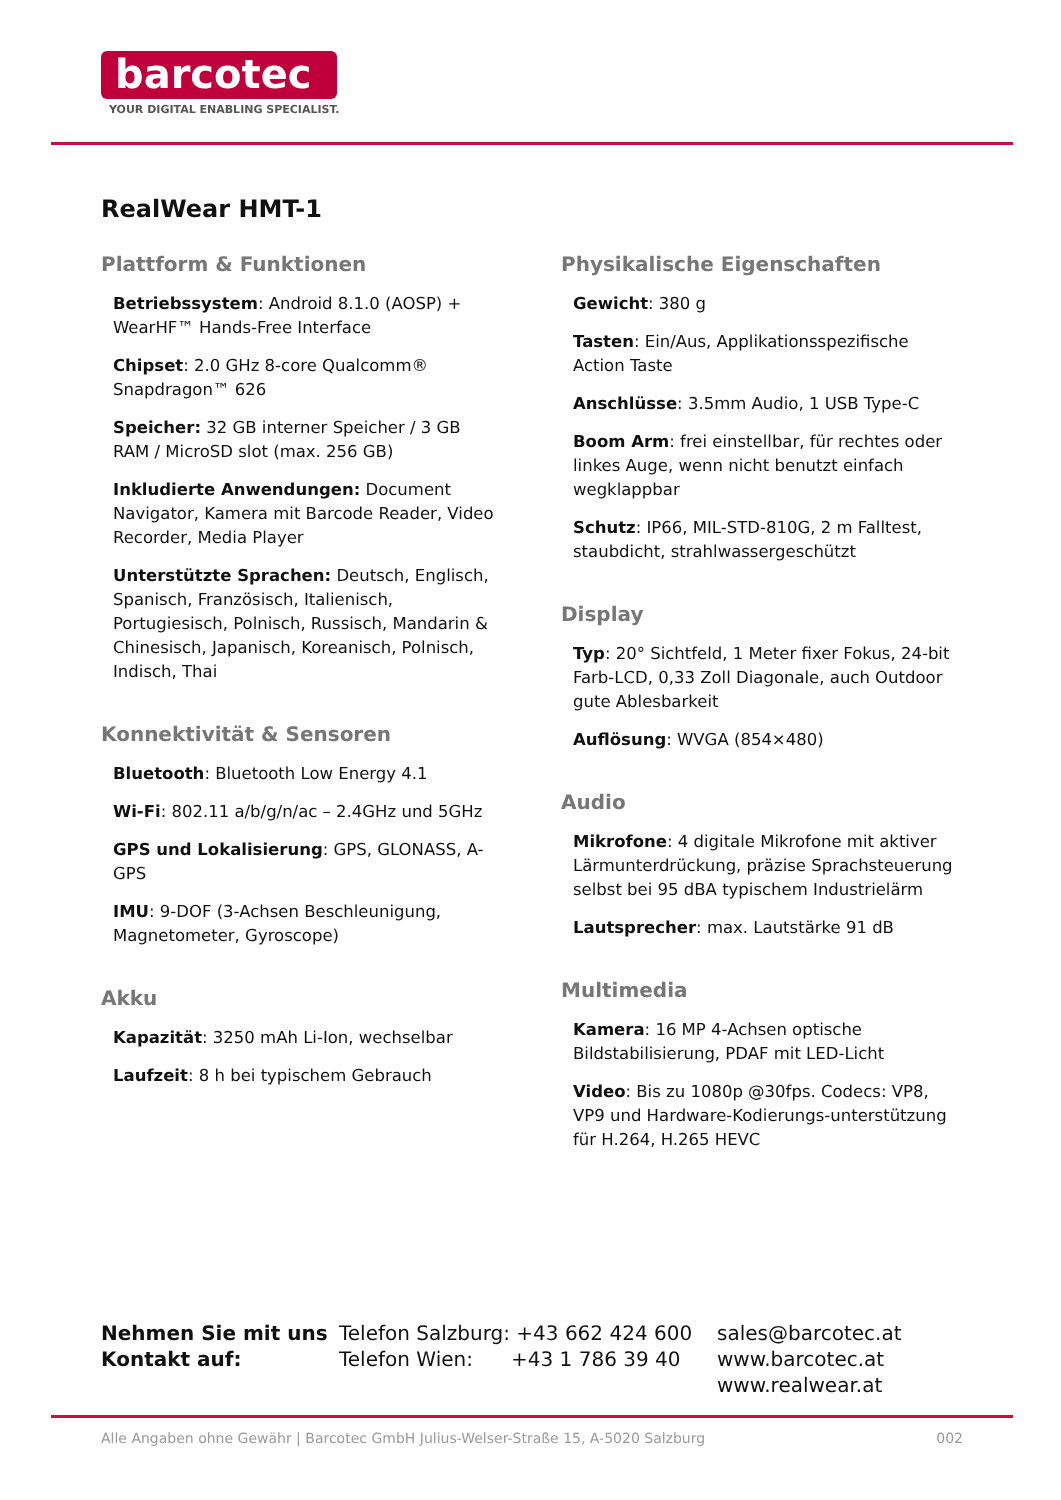barcotec
YOUR DIGITAL ENABLING SPECIALIST.
RealWear HMT-1
Plattform & Funktionen
Betriebssystem: Android 8.1.0 (AOSP) + WearHF™ Hands-Free Interface
Chipset: 2.0 GHz 8-core Qualcomm® Snapdragon™ 626
Speicher: 32 GB interner Speicher / 3 GB RAM / MicroSD slot (max. 256 GB)
Inkludierte Anwendungen: Document Navigator, Kamera mit Barcode Reader, Video Recorder, Media Player
Unterstützte Sprachen: Deutsch, Englisch, Spanisch, Französisch, Italienisch, Portugiesisch, Polnisch, Russisch, Mandarin & Chinesisch, Japanisch, Koreanisch, Polnisch, Indisch, Thai
Konnektivität & Sensoren
Bluetooth: Bluetooth Low Energy 4.1
Wi-Fi: 802.11 a/b/g/n/ac – 2.4GHz und 5GHz
GPS und Lokalisierung: GPS, GLONASS, A-GPS
IMU: 9-DOF (3-Achsen Beschleunigung, Magnetometer, Gyroscope)
Akku
Kapazität: 3250 mAh Li-Ion, wechselbar
Laufzeit: 8 h bei typischem Gebrauch
Physikalische Eigenschaften
Gewicht: 380 g
Tasten: Ein/Aus, Applikationsspezifische Action Taste
Anschlüsse: 3.5mm Audio, 1 USB Type-C
Boom Arm: frei einstellbar, für rechtes oder linkes Auge, wenn nicht benutzt einfach wegklappbar
Schutz: IP66, MIL-STD-810G, 2 m Falltest, staubdicht, strahlwassergeschützt
Display
Typ: 20° Sichtfeld, 1 Meter fixer Fokus, 24-bit Farb-LCD, 0,33 Zoll Diagonale, auch Outdoor gute Ablesbarkeit
Auflösung: WVGA (854×480)
Audio
Mikrofone: 4 digitale Mikrofone mit aktiver Lärmunterdrückung, präzise Sprachsteuerung selbst bei 95 dBA typischem Industrielärm
Lautsprecher: max. Lautstärke 91 dB
Multimedia
Kamera: 16 MP 4-Achsen optische Bildstabilisierung, PDAF mit LED-Licht
Video: Bis zu 1080p @30fps. Codecs: VP8, VP9 und Hardware-Kodierungs-unterstützung für H.264, H.265 HEVC
Nehmen Sie mit uns
Kontakt auf:
Telefon Salzburg: +43 662 424 600
Telefon Wien: +43 1 786 39 40
sales@barcotec.at
www.barcotec.at
www.realwear.at
Alle Angaben ohne Gewähr | Barcotec GmbH Julius-Welser-Straße 15, A-5020 Salzburg 002